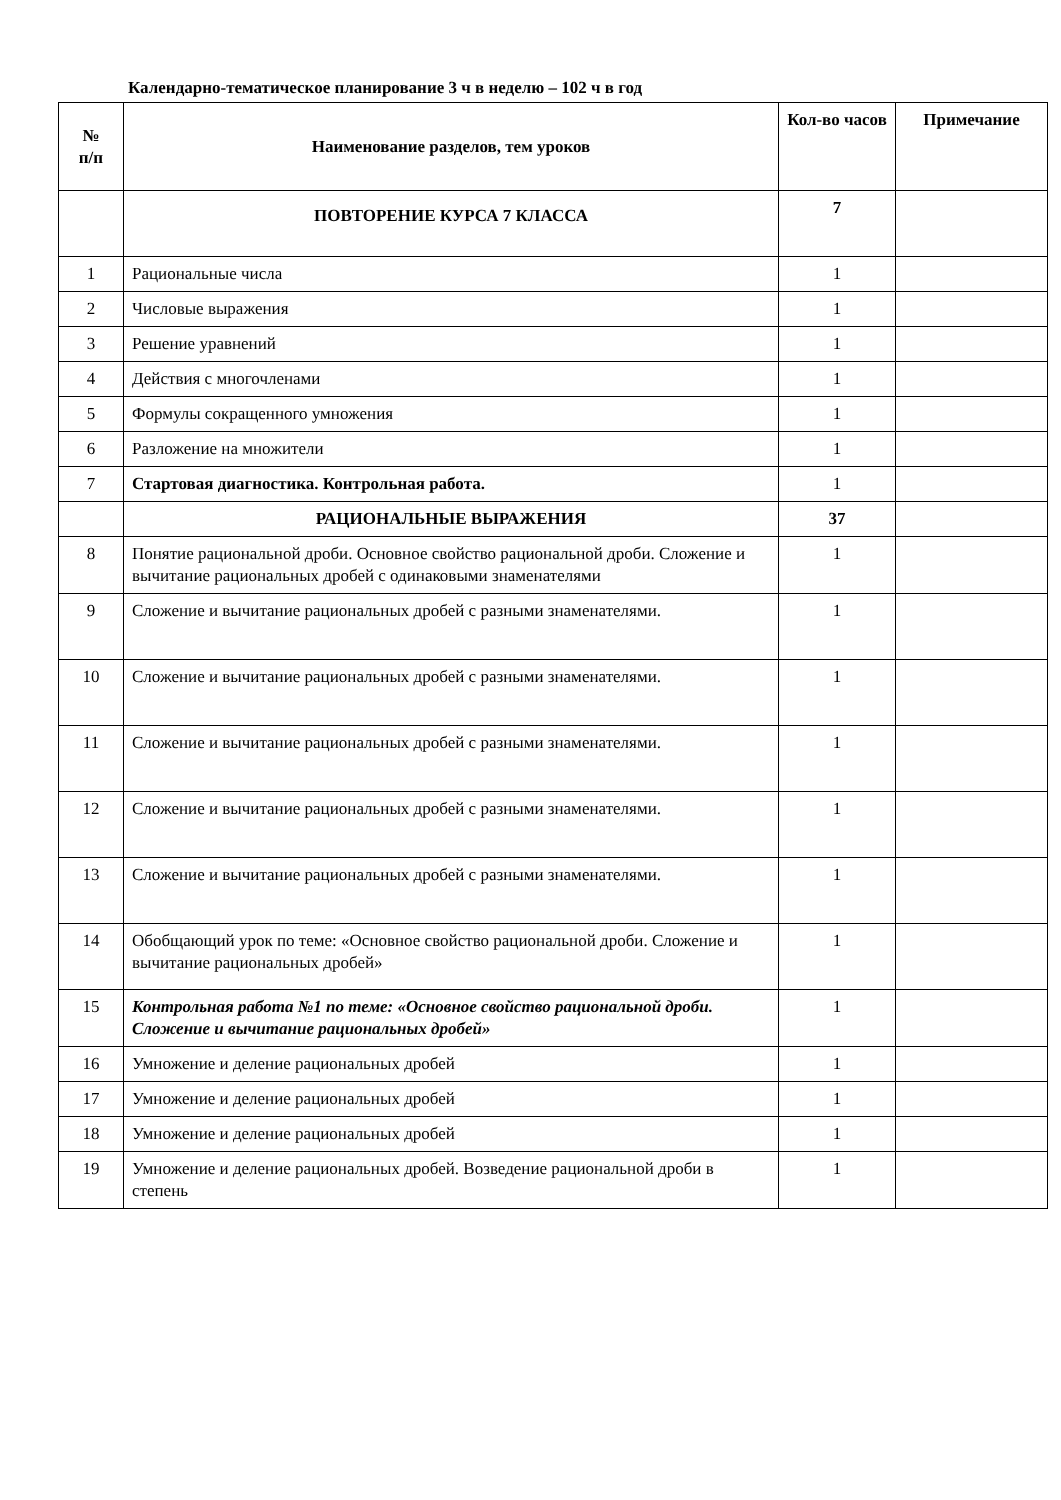Календарно-тематическое планирование 3 ч в неделю – 102 ч в год
| № п/п | Наименование разделов, тем уроков | Кол-во часов | Примечание |
| --- | --- | --- | --- |
| | ПОВТОРЕНИЕ КУРСА 7 КЛАССА | 7 | |
| 1 | Рациональные числа | 1 | |
| 2 | Числовые выражения | 1 | |
| 3 | Решение уравнений | 1 | |
| 4 | Действия с многочленами | 1 | |
| 5 | Формулы сокращенного умножения | 1 | |
| 6 | Разложение на множители | 1 | |
| 7 | Стартовая диагностика. Контрольная работа. | 1 | |
| | РАЦИОНАЛЬНЫЕ ВЫРАЖЕНИЯ | 37 | |
| 8 | Понятие рациональной дроби. Основное свойство рациональной дроби. Сложение и вычитание рациональных дробей с одинаковыми знаменателями | 1 | |
| 9 | Сложение и вычитание рациональных дробей с разными знаменателями. | 1 | |
| 10 | Сложение и вычитание рациональных дробей с разными знаменателями. | 1 | |
| 11 | Сложение и вычитание рациональных дробей с разными знаменателями. | 1 | |
| 12 | Сложение и вычитание рациональных дробей с разными знаменателями. | 1 | |
| 13 | Сложение и вычитание рациональных дробей с разными знаменателями. | 1 | |
| 14 | Обобщающий урок по теме: «Основное свойство рациональной дроби. Сложение и вычитание рациональных дробей» | 1 | |
| 15 | Контрольная работа №1 по теме: «Основное свойство рациональной дроби. Сложение и вычитание рациональных дробей» | 1 | |
| 16 | Умножение и деление рациональных дробей | 1 | |
| 17 | Умножение и деление рациональных дробей | 1 | |
| 18 | Умножение и деление рациональных дробей | 1 | |
| 19 | Умножение и деление рациональных дробей. Возведение рациональной дроби в степень | 1 | |